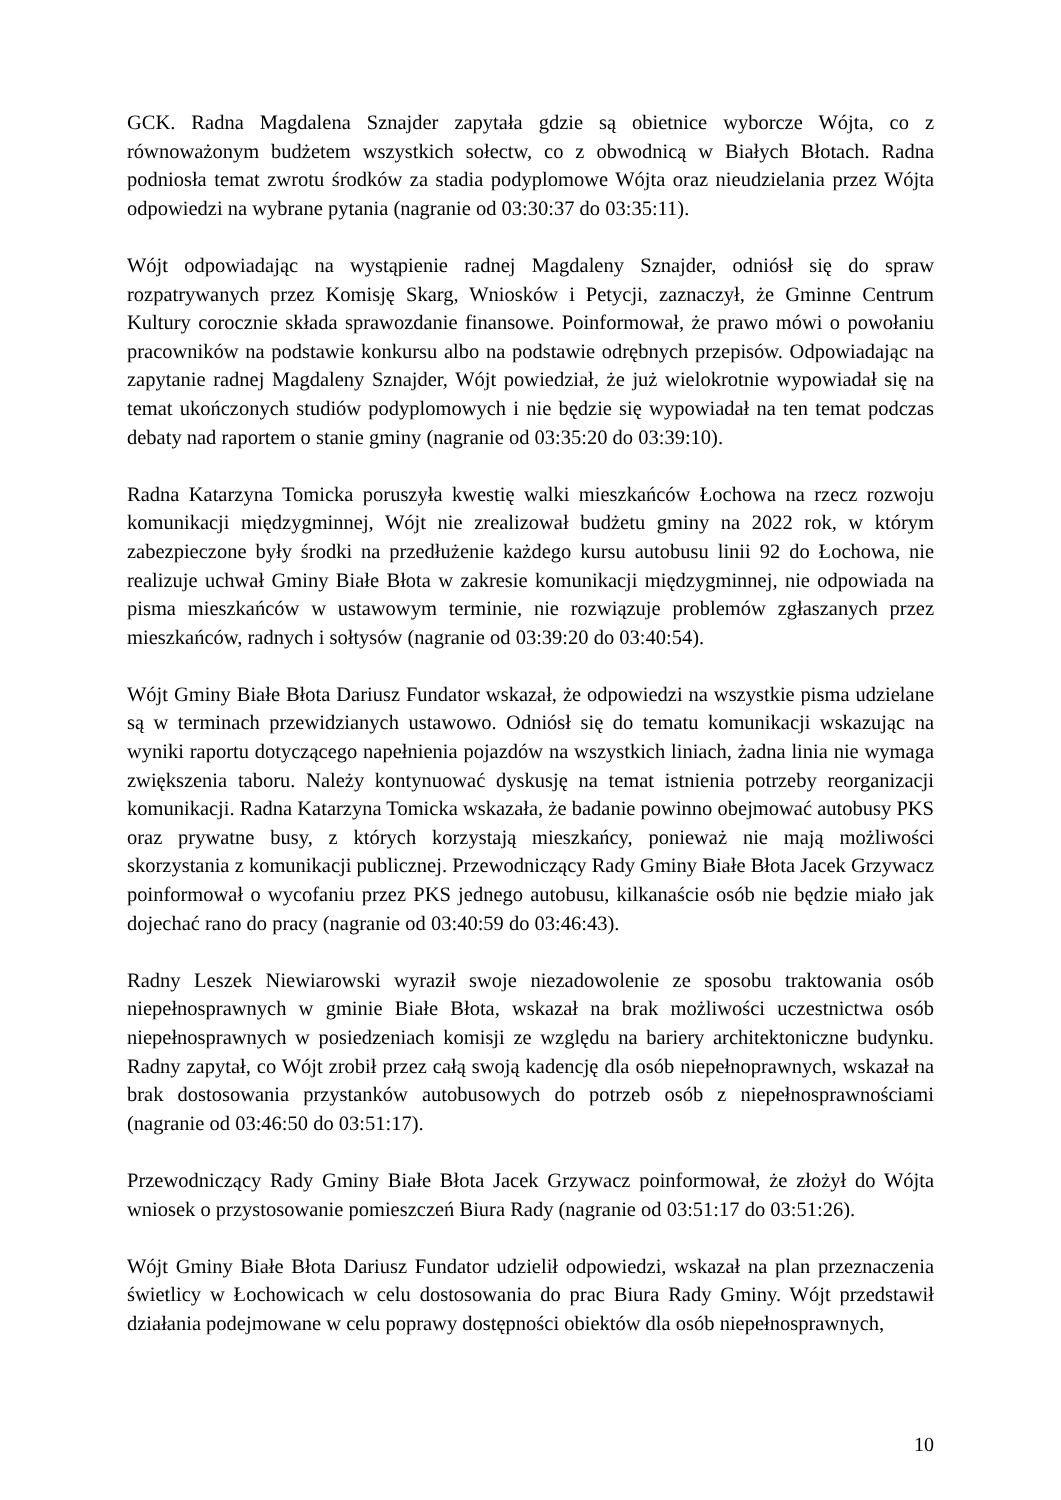GCK. Radna Magdalena Sznajder zapytała gdzie są obietnice wyborcze Wójta, co z równoważonym budżetem wszystkich sołectw, co z obwodnicą w Białych Błotach. Radna podniosła temat zwrotu środków za stadia podyplomowe Wójta oraz nieudzielania przez Wójta odpowiedzi na wybrane pytania (nagranie od 03:30:37 do 03:35:11).
Wójt odpowiadając na wystąpienie radnej Magdaleny Sznajder, odniósł się do spraw rozpatrywanych przez Komisję Skarg, Wniosków i Petycji, zaznaczył, że Gminne Centrum Kultury corocznie składa sprawozdanie finansowe. Poinformował, że prawo mówi o powołaniu pracowników na podstawie konkursu albo na podstawie odrębnych przepisów. Odpowiadając na zapytanie radnej Magdaleny Sznajder, Wójt powiedział, że już wielokrotnie wypowiadał się na temat ukończonych studiów podyplomowych i nie będzie się wypowiadał na ten temat podczas debaty nad raportem o stanie gminy (nagranie od 03:35:20 do 03:39:10).
Radna Katarzyna Tomicka poruszyła kwestię walki mieszkańców Łochowa na rzecz rozwoju komunikacji międzygminnej, Wójt nie zrealizował budżetu gminy na 2022 rok, w którym zabezpieczone były środki na przedłużenie każdego kursu autobusu linii 92 do Łochowa, nie realizuje uchwał Gminy Białe Błota w zakresie komunikacji międzygminnej, nie odpowiada na pisma mieszkańców w ustawowym terminie, nie rozwiązuje problemów zgłaszanych przez mieszkańców, radnych i sołtysów (nagranie od 03:39:20 do 03:40:54).
Wójt Gminy Białe Błota Dariusz Fundator wskazał, że odpowiedzi na wszystkie pisma udzielane są w terminach przewidzianych ustawowo. Odniósł się do tematu komunikacji wskazując na wyniki raportu dotyczącego napełnienia pojazdów na wszystkich liniach, żadna linia nie wymaga zwiększenia taboru. Należy kontynuować dyskusję na temat istnienia potrzeby reorganizacji komunikacji. Radna Katarzyna Tomicka wskazała, że badanie powinno obejmować autobusy PKS oraz prywatne busy, z których korzystają mieszkańcy, ponieważ nie mają możliwości skorzystania z komunikacji publicznej. Przewodniczący Rady Gminy Białe Błota Jacek Grzywacz poinformował o wycofaniu przez PKS jednego autobusu, kilkanaście osób nie będzie miało jak dojechać rano do pracy (nagranie od 03:40:59 do 03:46:43).
Radny Leszek Niewiarowski wyraził swoje niezadowolenie ze sposobu traktowania osób niepełnosprawnych w gminie Białe Błota, wskazał na brak możliwości uczestnictwa osób niepełnosprawnych w posiedzeniach komisji ze względu na bariery architektoniczne budynku. Radny zapytał, co Wójt zrobił przez całą swoją kadencję dla osób niepełnoprawnych, wskazał na brak dostosowania przystanków autobusowych do potrzeb osób z niepełnosprawnościami (nagranie od 03:46:50 do 03:51:17).
Przewodniczący Rady Gminy Białe Błota Jacek Grzywacz poinformował, że złożył do Wójta wniosek o przystosowanie pomieszczeń Biura Rady (nagranie od 03:51:17 do 03:51:26).
Wójt Gminy Białe Błota Dariusz Fundator udzielił odpowiedzi, wskazał na plan przeznaczenia świetlicy w Łochowicach w celu dostosowania do prac Biura Rady Gminy. Wójt przedstawił działania podejmowane w celu poprawy dostępności obiektów dla osób niepełnosprawnych,
10